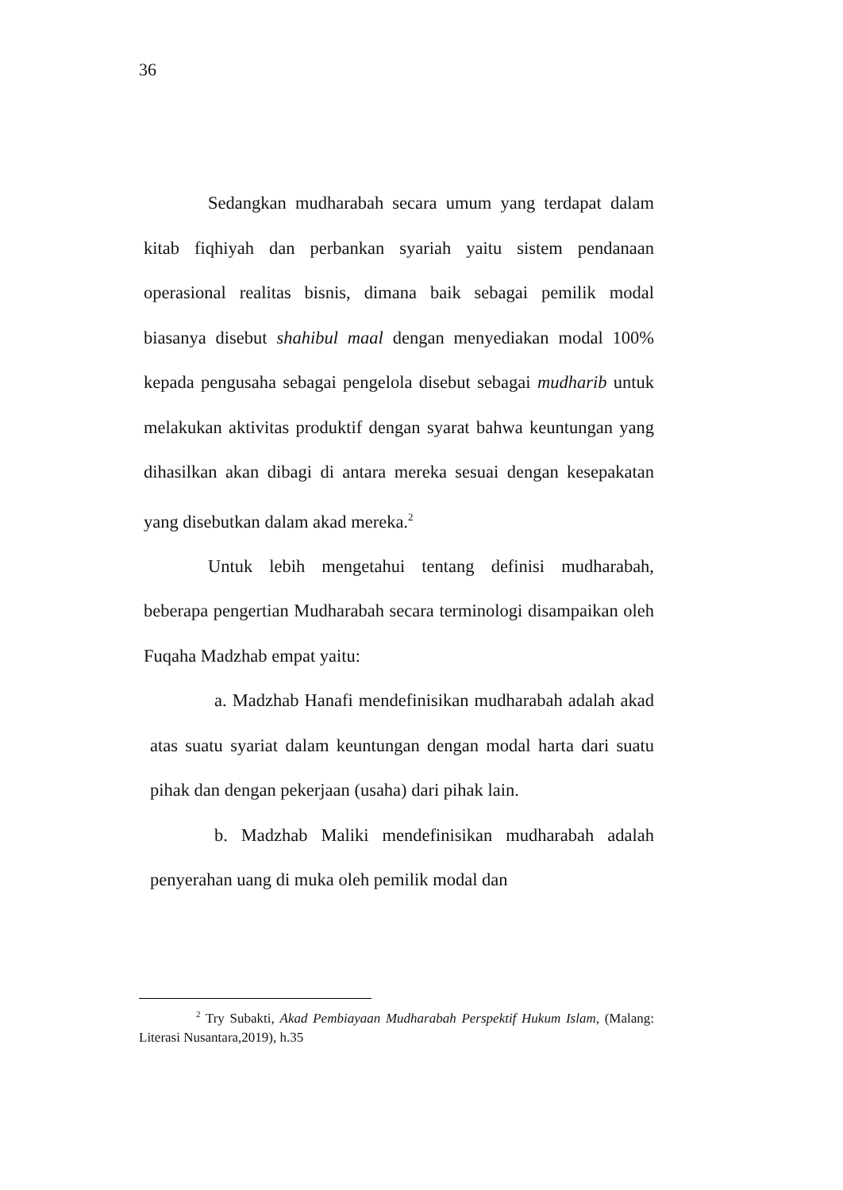36
Sedangkan mudharabah secara umum yang terdapat dalam kitab fiqhiyah dan perbankan syariah yaitu sistem pendanaan operasional realitas bisnis, dimana baik sebagai pemilik modal biasanya disebut shahibul maal dengan menyediakan modal 100% kepada pengusaha sebagai pengelola disebut sebagai mudharib untuk melakukan aktivitas produktif dengan syarat bahwa keuntungan yang dihasilkan akan dibagi di antara mereka sesuai dengan kesepakatan yang disebutkan dalam akad mereka.<sup>2</sup>
Untuk lebih mengetahui tentang definisi mudharabah, beberapa pengertian Mudharabah secara terminologi disampaikan oleh Fuqaha Madzhab empat yaitu:
a. Madzhab Hanafi mendefinisikan mudharabah adalah akad atas suatu syariat dalam keuntungan dengan modal harta dari suatu pihak dan dengan pekerjaan (usaha) dari pihak lain.
b. Madzhab Maliki mendefinisikan mudharabah adalah penyerahan uang di muka oleh pemilik modal dan
<sup>2</sup> Try Subakti, Akad Pembiayaan Mudharabah Perspektif Hukum Islam, (Malang: Literasi Nusantara,2019), h.35